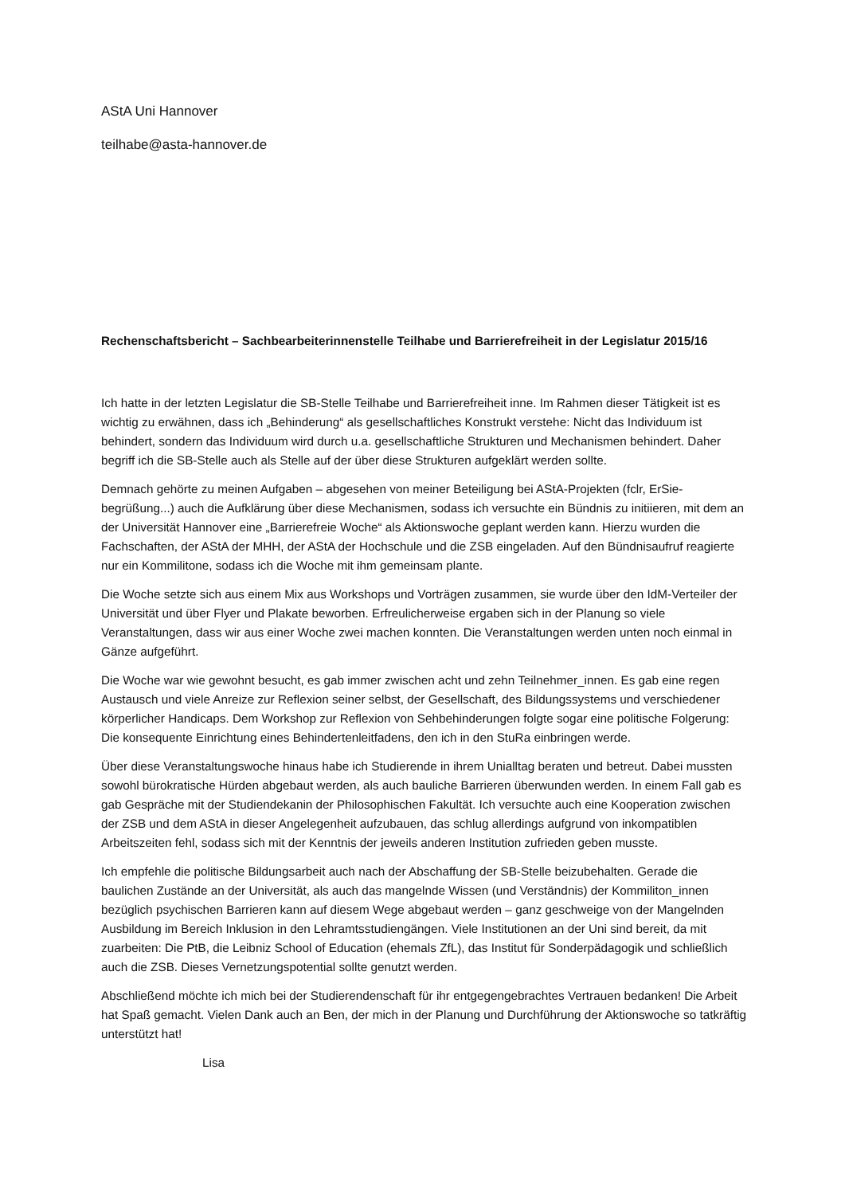AStA Uni Hannover
teilhabe@asta-hannover.de
Rechenschaftsbericht – Sachbearbeiterinnenstelle Teilhabe und Barrierefreiheit in der Legislatur 2015/16
Ich hatte in der letzten Legislatur die SB-Stelle Teilhabe und Barrierefreiheit inne. Im Rahmen dieser Tätigkeit ist es wichtig zu erwähnen, dass ich „Behinderung“ als gesellschaftliches Konstrukt verstehe: Nicht das Individuum ist behindert, sondern das Individuum wird durch u.a. gesellschaftliche Strukturen und Mechanismen behindert. Daher begriff ich die SB-Stelle auch als Stelle auf der über diese Strukturen aufgeklärt werden sollte.
Demnach gehörte zu meinen Aufgaben – abgesehen von meiner Beteiligung bei AStA-Projekten (fclr, ErSie-begrüßung...) auch die Aufklärung über diese Mechanismen, sodass ich versuchte ein Bündnis zu initiieren, mit dem an der Universität Hannover eine „Barrierefreie Woche“ als Aktionswoche geplant werden kann. Hierzu wurden die Fachschaften, der AStA der MHH, der AStA der Hochschule und die ZSB eingeladen. Auf den Bündnisaufruf reagierte nur ein Kommilitone, sodass ich die Woche mit ihm gemeinsam plante.
Die Woche setzte sich aus einem Mix aus Workshops und Vorträgen zusammen, sie wurde über den IdM-Verteiler der Universität und über Flyer und Plakate beworben. Erfreulicherweise ergaben sich in der Planung so viele Veranstaltungen, dass wir aus einer Woche zwei machen konnten. Die Veranstaltungen werden unten noch einmal in Gänze aufgeführt.
Die Woche war wie gewohnt besucht, es gab immer zwischen acht und zehn Teilnehmer_innen. Es gab eine regen Austausch und viele Anreize zur Reflexion seiner selbst, der Gesellschaft, des Bildungssystems und verschiedener körperlicher Handicaps. Dem Workshop zur Reflexion von Sehbehinderungen folgte sogar eine politische Folgerung: Die konsequente Einrichtung eines Behindertenleitfadens, den ich in den StuRa einbringen werde.
Über diese Veranstaltungswoche hinaus habe ich Studierende in ihrem Unialltag beraten und betreut. Dabei mussten sowohl bürokratische Hürden abgebaut werden, als auch bauliche Barrieren überwunden werden. In einem Fall gab es gab Gespräche mit der Studiendekanin der Philosophischen Fakultät. Ich versuchte auch eine Kooperation zwischen der ZSB und dem AStA in dieser Angelegenheit aufzubauen, das schlug allerdings aufgrund von inkompatiblen Arbeitszeiten fehl, sodass sich mit der Kenntnis der jeweils anderen Institution zufrieden geben musste.
Ich empfehle die politische Bildungsarbeit auch nach der Abschaffung der SB-Stelle beizubehalten. Gerade die baulichen Zustände an der Universität, als auch das mangelnde Wissen (und Verständnis) der Kommiliton_innen bezüglich psychischen Barrieren kann auf diesem Wege abgebaut werden – ganz geschweige von der Mangelnden Ausbildung im Bereich Inklusion in den Lehramtsstudiengängen. Viele Institutionen an der Uni sind bereit, da mit zuarbeiten: Die PtB, die Leibniz School of Education (ehemals ZfL), das Institut für Sonderpädagogik und schließlich auch die ZSB. Dieses Vernetzungspotential sollte genutzt werden.
Abschließend möchte ich mich bei der Studierendenschaft für ihr entgegengebrachtes Vertrauen bedanken! Die Arbeit hat Spaß gemacht. Vielen Dank auch an Ben, der mich in der Planung und Durchführung der Aktionswoche so tatkräftig unterstützt hat!
Lisa